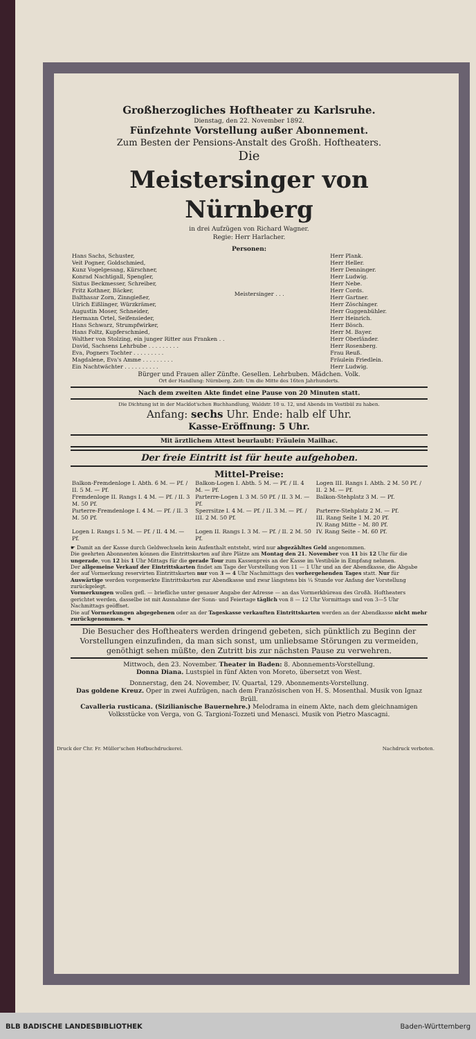Großherzogliches Hoftheater zu Karlsruhe.
Dienstag, den 22. November 1892.
Fünfzehnte Vorstellung außer Abonnement.
Zum Besten der Pensions-Anstalt des Großh. Hoftheaters.
Die
Meistersinger von Nürnberg
in drei Aufzügen von Richard Wagner.
Regie: Herr Harlacher.
Personen:
| Hans Sachs, Schuster, | Meistersinger . . . | Herr Plank. |
| Veit Pogner, Goldschmied, | | Herr Heller. |
| Kunz Vogelgesang, Kürschner, | | Herr Denninger. |
| Konrad Nachtigall, Spengler, | | Herr Ludwig. |
| Sixtus Beckmesser, Schreiber, | | Herr Nebe. |
| Fritz Kothner, Bäcker, | | Herr Cords. |
| Balthasar Zorn, Zinngießer, | | Herr Gartner. |
| Ulrich Eißlinger, Würzkrämer, | | Herr Zöschinger. |
| Augustin Moser, Schneider, | | Herr Guggenbühler. |
| Hermann Ortel, Seifensieder, | | Herr Heinrich. |
| Hans Schwarz, Strumpfwirker, | | Herr Bösch. |
| Hans Foltz, Kupferschmied, | | Herr M. Bayer. |
| Walther von Stolzing, ein junger Ritter aus Franken . . | | Herr Oberländer. |
| David, Sachsens Lehrbube . . . . . . . . . | | Herr Rosenberg. |
| Eva, Pogners Tochter . . . . . . . . . | | Frau Reuß. |
| Magdalene, Eva's Amme . . . . . . . . . | | Fräulein Friedlein. |
| Ein Nachtwächter . . . . . . . . . . | | Herr Ludwig. |
Bürger und Frauen aller Zünfte. Gesellen. Lehrbuben. Mädchen. Volk.
Ort der Handlung: Nürnberg. Zeit: Um die Mitte des 16ten Jahrhunderts.
Nach dem zweiten Akte findet eine Pause von 20 Minuten statt.
Die Dichtung ist in der Macklot'schen Buchhandlung, Waldstr. 10 u. 12, und Abends im Vestibül zu haben.
Anfang: sechs Uhr. Ende: halb elf Uhr.
Kasse-Eröffnung: 5 Uhr.
Mit ärztlichem Attest beurlaubt: Fräulein Mailhac.
Der freie Eintritt ist für heute aufgehoben.
Mittel-Preise:
| Balkon-Fremdenloge I. Abth. 6 M. — Pf. / II. 5 M. — Pf. | Balkon-Logen I. Abth. 5 M. — Pf. / II. 4 M. — Pf. | Logen III. Rangs I. Abth. 2 M. 50 Pf. / II. 2 M. — Pf. |
| Fremdenloge II. Rangs I. 4 M. — Pf. / II. 3 M. 50 Pf. | Parterre-Logen I. 3 M. 50 Pf. / II. 3 M. — Pf. | Balkon-Stehplatz 3 M. — Pf. |
| Parterre-Fremdenloge I. 4 M. — Pf. / II. 3 M. 50 Pf. | Sperrsitze I. 4 M. — Pf. / II. 3 M. — Pf. / III. 2 M. 50 Pf. | Parterre-Stehplatz 2 M. — Pf. III. Rang Seite 1 M. 20 Pf. IV. Rang Mitte – M. 80 Pf. |
| Logen I. Rangs I. 5 M. — Pf. / II. 4 M. — Pf. | Logen II. Rangs I. 3 M. — Pf. / II. 2 M. 50 Pf. | IV. Rang Seite – M. 60 Pf. |
☛ Damit an der Kasse durch Geldwechseln kein Aufenthalt entsteht, wird nur abgezähltes Geld angenommen.
Die geehrten Abonnenten können die Eintrittskarten auf ihre Plätze am Montag den 21. November von 11 bis 12 Uhr für die ungerade, von 12 bis 1 Uhr Mittags für die gerade Tour zum Kassenpreis an der Kasse im Vestibüle in Empfang nehmen.
Der allgemeine Verkauf der Eintrittskarten findet am Tage der Vorstellung von 11 — 1 Uhr und an der Abendkasse, die Abgabe der auf Vormerkung reservirten Eintrittskarten nur von 3 — 4 Uhr Nachmittags des vorhergehenden Tages statt. Nur für Auswärtige werden vorgemerkte Eintrittskarten zur Abendkasse und zwar längstens bis ¼ Stunde vor Anfang der Vorstellung zurückgelegt.
Vormerkungen wollen gefl. — briefliche unter genauer Angabe der Adresse — an das Vormerkbüreau des Großh. Hoftheaters gerichtet werden, dasselbe ist mit Ausnahme der Sonn- und Feiertage täglich von 8 — 12 Uhr Vormittags und von 3—5 Uhr Nachmittags geöffnet.
Die auf Vormerkungen abgegebenen oder an der Tageskasse verkauften Eintrittskarten werden an der Abendkasse nicht mehr zurückgenommen. ☚
Die Besucher des Hoftheaters werden dringend gebeten, sich pünktlich zu Beginn der Vorstellungen einzufinden, da man sich sonst, um unliebsame Störungen zu vermeiden, genöthigt sehen müßte, den Zutritt bis zur nächsten Pause zu verwehren.
Mittwoch, den 23. November. Theater in Baden: 8. Abonnements-Vorstellung.
Donna Diana. Lustspiel in fünf Akten von Moreto, übersetzt von West.
Donnerstag, den 24. November, IV. Quartal, 129. Abonnements-Vorstellung.
Das goldene Kreuz. Oper in zwei Aufzügen, nach dem Französischen von H. S. Mosenthal. Musik von Ignaz Brüll.
Cavalleria rusticana. (Sizilianische Bauernehre.) Melodrama in einem Akte, nach dem gleichnamigen Volksstücke von Verga, von G. Targioni-Tozzeti und Menasci. Musik von Pietro Mascagni.
Druck der Chr. Fr. Müller'schen Hofbuchdruckerei. Nachdruck verboten.
BLB BADISCHE LANDESBIBLIOTHEK Baden-Württemberg